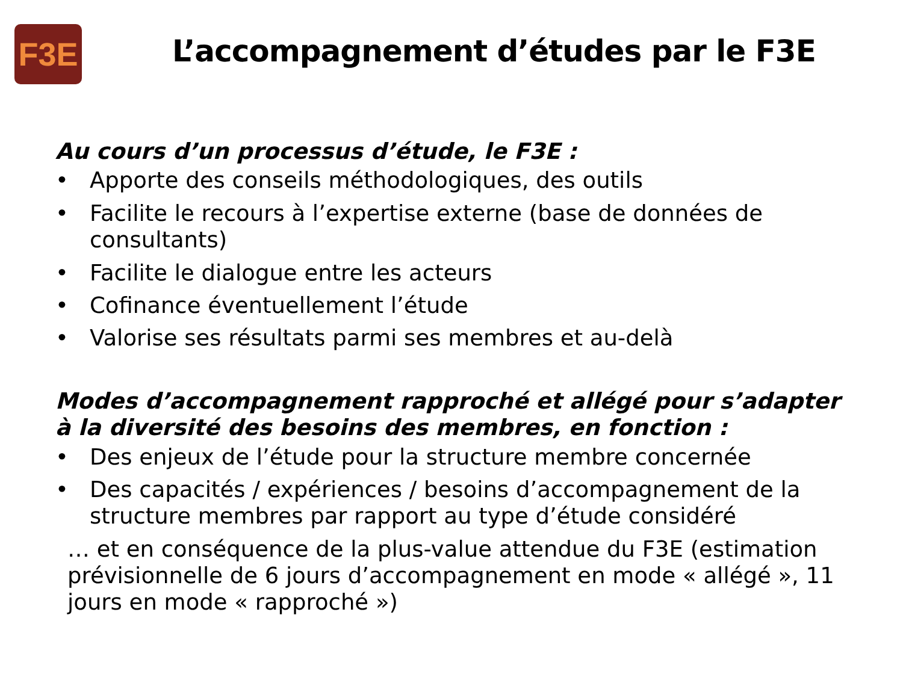F3E
L’accompagnement d’études par le F3E
Au cours d’un processus d’étude, le F3E :
• Apporte des conseils méthodologiques, des outils
• Facilite le recours à l’expertise externe (base de données de consultants)
• Facilite le dialogue entre les acteurs
• Cofinance éventuellement l’étude
• Valorise ses résultats parmi ses membres et au-delà
Modes d’accompagnement rapproché et allégé pour s’adapter à la diversité des besoins des membres, en fonction :
• Des enjeux de l’étude pour la structure membre concernée
• Des capacités / expériences / besoins d’accompagnement de la structure membres par rapport au type d’étude considéré
… et en conséquence de la plus-value attendue du F3E (estimation prévisionnelle de 6 jours d’accompagnement en mode « allégé », 11 jours en mode « rapproché »)